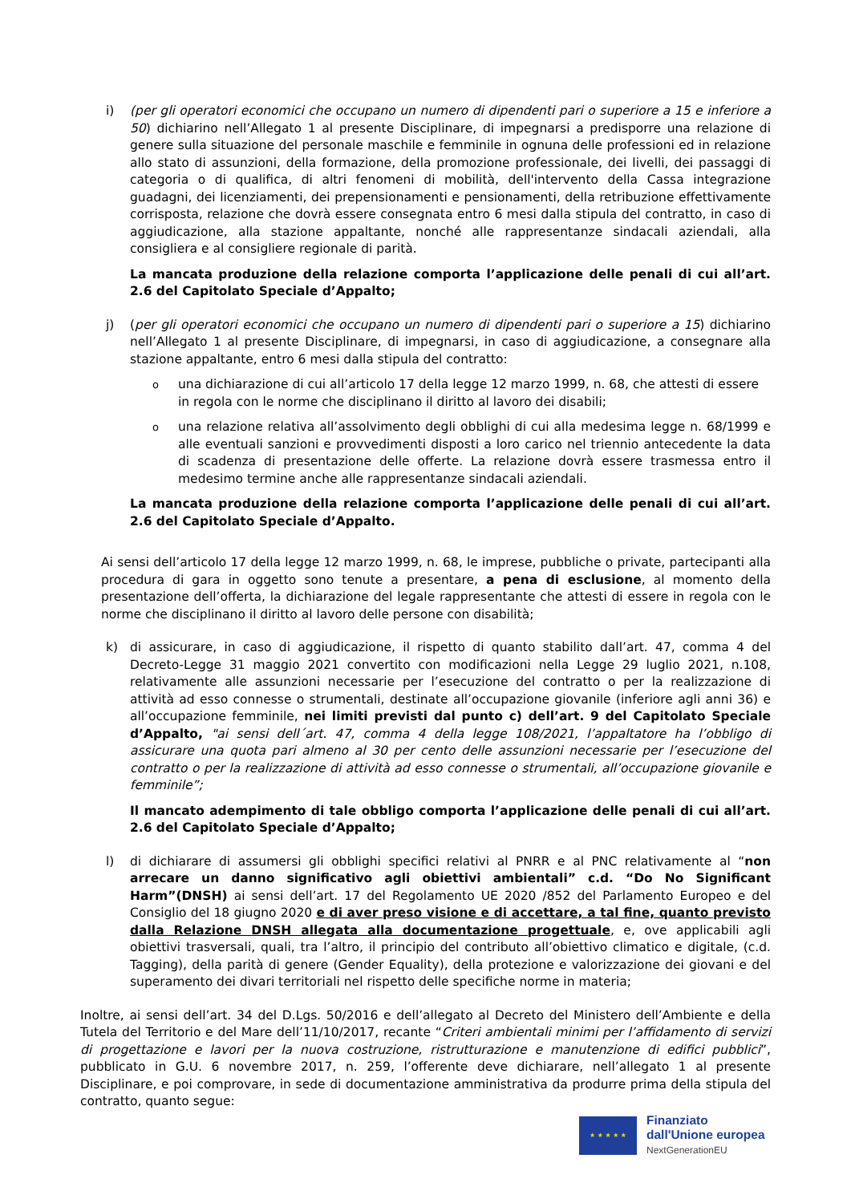i) (per gli operatori economici che occupano un numero di dipendenti pari o superiore a 15 e inferiore a 50) dichiarino nell’Allegato 1 al presente Disciplinare, di impegnarsi a predisporre una relazione di genere sulla situazione del personale maschile e femminile in ognuna delle professioni ed in relazione allo stato di assunzioni, della formazione, della promozione professionale, dei livelli, dei passaggi di categoria o di qualifica, di altri fenomeni di mobilità, dell'intervento della Cassa integrazione guadagni, dei licenziamenti, dei prepensionamenti e pensionamenti, della retribuzione effettivamente corrisposta, relazione che dovrà essere consegnata entro 6 mesi dalla stipula del contratto, in caso di aggiudicazione, alla stazione appaltante, nonché alle rappresentanze sindacali aziendali, alla consigliera e al consigliere regionale di parità.
La mancata produzione della relazione comporta l’applicazione delle penali di cui all’art. 2.6 del Capitolato Speciale d’Appalto;
j) (per gli operatori economici che occupano un numero di dipendenti pari o superiore a 15) dichiarino nell’Allegato 1 al presente Disciplinare, di impegnarsi, in caso di aggiudicazione, a consegnare alla stazione appaltante, entro 6 mesi dalla stipula del contratto:
o
una dichiarazione di cui all’articolo 17 della legge 12 marzo 1999, n. 68, che attesti di essere in regola con le norme che disciplinano il diritto al lavoro dei disabili;
o
una relazione relativa all’assolvimento degli obblighi di cui alla medesima legge n. 68/1999 e alle eventuali sanzioni e provvedimenti disposti a loro carico nel triennio antecedente la data di scadenza di presentazione delle offerte. La relazione dovrà essere trasmessa entro il medesimo termine anche alle rappresentanze sindacali aziendali.
La mancata produzione della relazione comporta l’applicazione delle penali di cui all’art. 2.6 del Capitolato Speciale d’Appalto.
Ai sensi dell’articolo 17 della legge 12 marzo 1999, n. 68, le imprese, pubbliche o private, partecipanti alla procedura di gara in oggetto sono tenute a presentare, a pena di esclusione, al momento della presentazione dell’offerta, la dichiarazione del legale rappresentante che attesti di essere in regola con le norme che disciplinano il diritto al lavoro delle persone con disabilità;
k) di assicurare, in caso di aggiudicazione, il rispetto di quanto stabilito dall’art. 47, comma 4 del Decreto-Legge 31 maggio 2021 convertito con modificazioni nella Legge 29 luglio 2021, n.108, relativamente alle assunzioni necessarie per l’esecuzione del contratto o per la realizzazione di attività ad esso connesse o strumentali, destinate all’occupazione giovanile (inferiore agli anni 36) e all’occupazione femminile, nei limiti previsti dal punto c) dell’art. 9 del Capitolato Speciale d’Appalto, "ai sensi dell´art. 47, comma 4 della legge 108/2021, l’appaltatore ha l’obbligo di assicurare una quota pari almeno al 30 per cento delle assunzioni necessarie per l’esecuzione del contratto o per la realizzazione di attività ad esso connesse o strumentali, all’occupazione giovanile e femminile”;
Il mancato adempimento di tale obbligo comporta l’applicazione delle penali di cui all’art. 2.6 del Capitolato Speciale d’Appalto;
l) di dichiarare di assumersi gli obblighi specifici relativi al PNRR e al PNC relativamente al “non arrecare un danno significativo agli obiettivi ambientali” c.d. “Do No Significant Harm”(DNSH) ai sensi dell’art. 17 del Regolamento UE 2020 /852 del Parlamento Europeo e del Consiglio del 18 giugno 2020 e di aver preso visione e di accettare, a tal fine, quanto previsto dalla Relazione DNSH allegata alla documentazione progettuale, e, ove applicabili agli obiettivi trasversali, quali, tra l’altro, il principio del contributo all’obiettivo climatico e digitale, (c.d. Tagging), della parità di genere (Gender Equality), della protezione e valorizzazione dei giovani e del superamento dei divari territoriali nel rispetto delle specifiche norme in materia;
Inoltre, ai sensi dell’art. 34 del D.Lgs. 50/2016 e dell’allegato al Decreto del Ministero dell’Ambiente e della Tutela del Territorio e del Mare dell’11/10/2017, recante “Criteri ambientali minimi per l’affidamento di servizi di progettazione e lavori per la nuova costruzione, ristrutturazione e manutenzione di edifici pubblici”, pubblicato in G.U. 6 novembre 2017, n. 259, l’offerente deve dichiarare, nell’allegato 1 al presente Disciplinare, e poi comprovare, in sede di documentazione amministrativa da produrre prima della stipula del contratto, quanto segue:
★ ★ ★ ★ ★
Finanziato
dall'Unione europea
NextGenerationEU